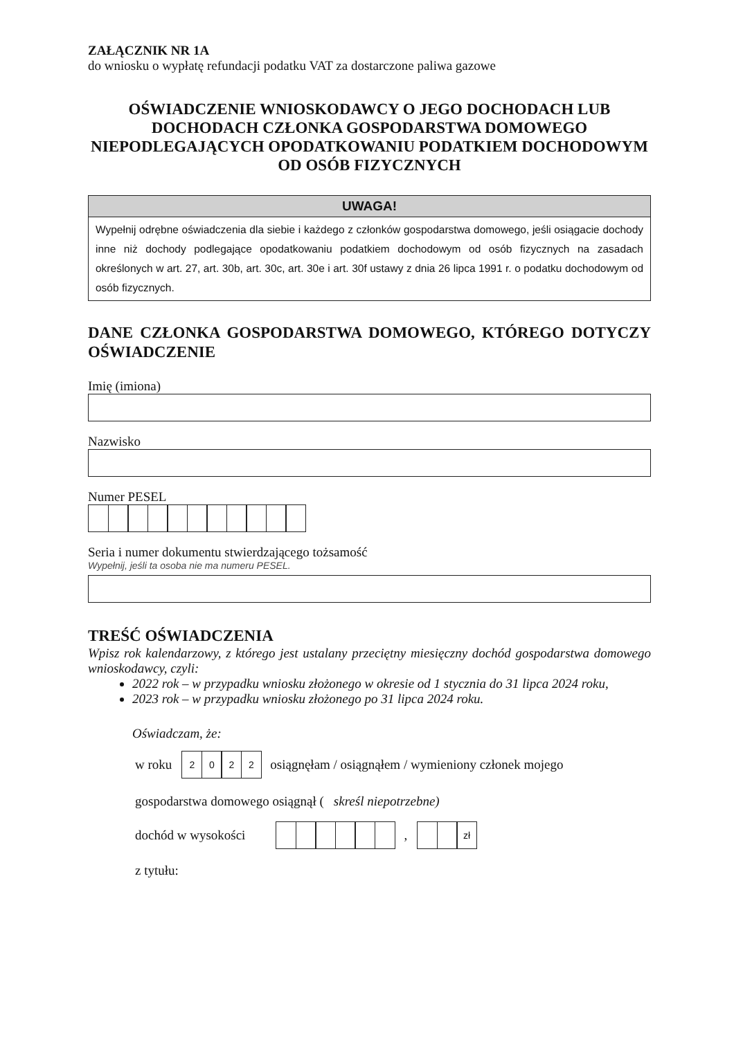ZAŁĄCZNIK NR 1A
do wniosku o wypłatę refundacji podatku VAT za dostarczone paliwa gazowe
OŚWIADCZENIE WNIOSKODAWCY O JEGO DOCHODACH LUB DOCHODACH CZŁONKA GOSPODARSTWA DOMOWEGO NIEPODLEGAJĄCYCH OPODATKOWANIU PODATKIEM DOCHODOWYM OD OSÓB FIZYCZNYCH
UWAGA!
Wypełnij odrębne oświadczenia dla siebie i każdego z członków gospodarstwa domowego, jeśli osiągacie dochody inne niż dochody podlegające opodatkowaniu podatkiem dochodowym od osób fizycznych na zasadach określonych w art. 27, art. 30b, art. 30c, art. 30e i art. 30f ustawy z dnia 26 lipca 1991 r. o podatku dochodowym od osób fizycznych.
DANE CZŁONKA GOSPODARSTWA DOMOWEGO, KTÓREGO DOTYCZY OŚWIADCZENIE
Imię (imiona)
Nazwisko
Numer PESEL
Seria i numer dokumentu stwierdzającego tożsamość
Wypełnij, jeśli ta osoba nie ma numeru PESEL.
TREŚĆ OŚWIADCZENIA
Wpisz rok kalendarzowy, z którego jest ustalany przeciętny miesięczny dochód gospodarstwa domowego wnioskodawcy, czyli:
2022 rok – w przypadku wniosku złożonego w okresie od 1 stycznia do 31 lipca 2024 roku,
2023 rok – w przypadku wniosku złożonego po 31 lipca 2024 roku.
Oświadczam, że:
w roku 2022 osiągnęłam / osiągnąłem / wymieniony członek mojego
gospodarstwa domowego osiągnął (skreśl niepotrzebne)
dochód w wysokości , zł
z tytułu: